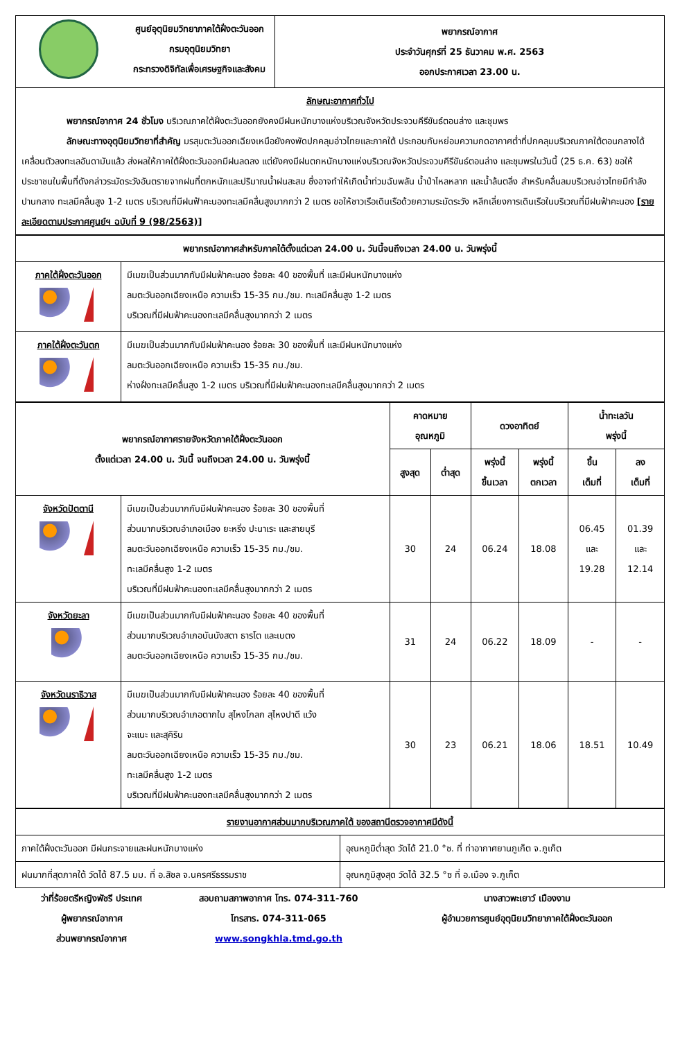| ศูนย์อุตุนิยมวิทยาภาคใต้ฝั่งตะวันออก กรมอุตุนิยมวิทยา กระทรวงดิจิทัลเพื่อเศรษฐกิจและสังคม | พยากรณ์อากาศ ประจำวันศุกร์ที่ 25 ธันวาคม พ.ศ. 2563 ออกประกาศเวลา 23.00 น. |
| ลักษณะอากาศทั่วไป พยากรณ์อากาศ 24 ชั่วโมง บริเวณภาคใต้ฝั่งตะวันออกยังคงมีฝนหนักบางแห่งบริเวณจังหวัดประจวบคีรีขันธ์ตอนล่าง และชุมพร ลักษณะทางอุตุนิยมวิทยาที่สำคัญ มรสุมตะวันออกเฉียงเหนือยังคงพัดปกคลุมอ่าวไทยและภาคใต้ ประกอบกับหย่อมความกดอากาศต่ำที่ปกคลุมบริเวณภาคใต้ตอนกลางได้เคลื่อนตัวลงทะเลอันดามันแล้ว ส่งผลให้ภาคใต้ฝั่งตะวันออกมีฝนลดลง แต่ยังคงมีฝนตกหนักบางแห่งบริเวณจังหวัดประจวบคีรีขันธ์ตอนล่าง และชุมพรในวันนี้ (25 ธ.ค. 63) ขอให้ประชาชนในพื้นที่ดังกล่าวระมัดระวังอันตรายจากฝนที่ตกหนักและปริมาณน้ำฝนสะสม ซึ่งอาจทำให้เกิดน้ำท่วมฉับพลัน น้ำป่าไหลหลาก และน้ำล้นตลิ่ง สำหรับคลื่นลมบริเวณอ่าวไทยมีกำลังปานกลาง ทะเลมีคลื่นสูง 1-2 เมตร บริเวณที่มีฝนฟ้าคะนองทะเลมีคลื่นสูงมากกว่า 2 เมตร ขอให้ชาวเรือเดินเรือด้วยความระมัดระวัง หลีกเลี่ยงการเดินเรือในบริเวณที่มีฝนฟ้าคะนอง [รายละเอียดตามประกาศศูนย์ฯ ฉบับที่ 9 (98/2563)] | |
| พยากรณ์อากาศสำหรับภาคใต้ตั้งแต่เวลา 24.00 น. วันนี้จนถึงเวลา 24.00 น. วันพรุ่งนี้ | |
| --- | --- |
| ภาคใต้ฝั่งตะวันออก | มีเมฆเป็นส่วนมากกับมีฝนฟ้าคะนอง ร้อยละ 40 ของพื้นที่ และมีฝนหนักบางแห่ง ลมตะวันออกเฉียงเหนือ ความเร็ว 15-35 กม./ชม. ทะเลมีคลื่นสูง 1-2 เมตร บริเวณที่มีฝนฟ้าคะนองทะเลมีคลื่นสูงมากกว่า 2 เมตร |
| ภาคใต้ฝั่งตะวันตก | มีเมฆเป็นส่วนมากกับมีฝนฟ้าคะนอง ร้อยละ 30 ของพื้นที่ และมีฝนหนักบางแห่ง ลมตะวันออกเฉียงเหนือ ความเร็ว 15-35 กม./ชม. ห่างฝั่งทะเลมีคลื่นสูง 1-2 เมตร บริเวณที่มีฝนฟ้าคะนองทะเลมีคลื่นสูงมากกว่า 2 เมตร |
| พยากรณ์อากาศรายจังหวัดภาคใต้ฝั่งตะวันออก ตั้งแต่เวลา 24.00 น. วันนี้ จนถึงเวลา 24.00 น. วันพรุ่งนี้ | | คาดหมาย อุณหภูมิ | | ดวงอาทิตย์ | | น้ำทะเลวัน พรุ่งนี้ | |
| --- | --- | --- | --- | --- | --- | --- | --- |
| | | สูงสุด | ต่ำสุด | พรุ่งนี้ ขึ้นเวลา | พรุ่งนี้ ตกเวลา | ขึ้น เต็มที่ | ลง เต็มที่ |
| จังหวัดปัตตานี | มีเมฆเป็นส่วนมากกับมีฝนฟ้าคะนอง ร้อยละ 30 ของพื้นที่ ส่วนมากบริเวณอำเภอเมือง ยะหริ่ง ปะนาเระ และสายบุรี ลมตะวันออกเฉียงเหนือ ความเร็ว 15-35 กม./ชม. ทะเลมีคลื่นสูง 1-2 เมตร บริเวณที่มีฝนฟ้าคะนองทะเลมีคลื่นสูงมากกว่า 2 เมตร | 30 | 24 | 06.24 | 18.08 | 06.45 และ 19.28 | 01.39 และ 12.14 |
| จังหวัดยะลา | มีเมฆเป็นส่วนมากกับมีฝนฟ้าคะนอง ร้อยละ 40 ของพื้นที่ ส่วนมากบริเวณอำเภอบันนังสตา ธารโต และเบตง ลมตะวันออกเฉียงเหนือ ความเร็ว 15-35 กม./ชม. | 31 | 24 | 06.22 | 18.09 | - | - |
| จังหวัดนราธิวาส | มีเมฆเป็นส่วนมากกับมีฝนฟ้าคะนอง ร้อยละ 40 ของพื้นที่ ส่วนมากบริเวณอำเภอตากใบ สุไหงโกลก สุไหงปาดี แว้ง จะแนะ และสุคิริน ลมตะวันออกเฉียงเหนือ ความเร็ว 15-35 กม./ชม. ทะเลมีคลื่นสูง 1-2 เมตร บริเวณที่มีฝนฟ้าคะนองทะเลมีคลื่นสูงมากกว่า 2 เมตร | 30 | 23 | 06.21 | 18.06 | 18.51 | 10.49 |
| รายงานอากาศส่วนมากบริเวณภาคใต้ ของสถานีตรวจอากาศมีดังนี้ | |
| ภาคใต้ฝั่งตะวันออก มีฝนกระจายและฝนหนักบางแห่ง | อุณหภูมิต่ำสุด วัดได้ 21.0 °ซ. ที่ ท่าอากาศยานภูเก็ต จ.ภูเก็ต |
| ฝนมากที่สุดภาคใต้ วัดได้ 87.5 มม. ที่ อ.สิชล จ.นครศรีธรรมราช | อุณหภูมิสูงสุด วัดได้ 32.5 °ซ ที่ อ.เมือง จ.ภูเก็ต |
ว่าที่ร้อยตรีหญิงพัชรี ประเทศ
ผู้พยากรณ์อากาศ
ส่วนพยากรณ์อากาศ
สอบถามสภาพอากาศ โทร. 074-311-760
โทรสาร. 074-311-065
www.songkhla.tmd.go.th
นางสาวพะเยาว์ เมืองงาม
ผู้อำนวยการศูนย์อุตุนิยมวิทยาภาคใต้ฝั่งตะวันออก